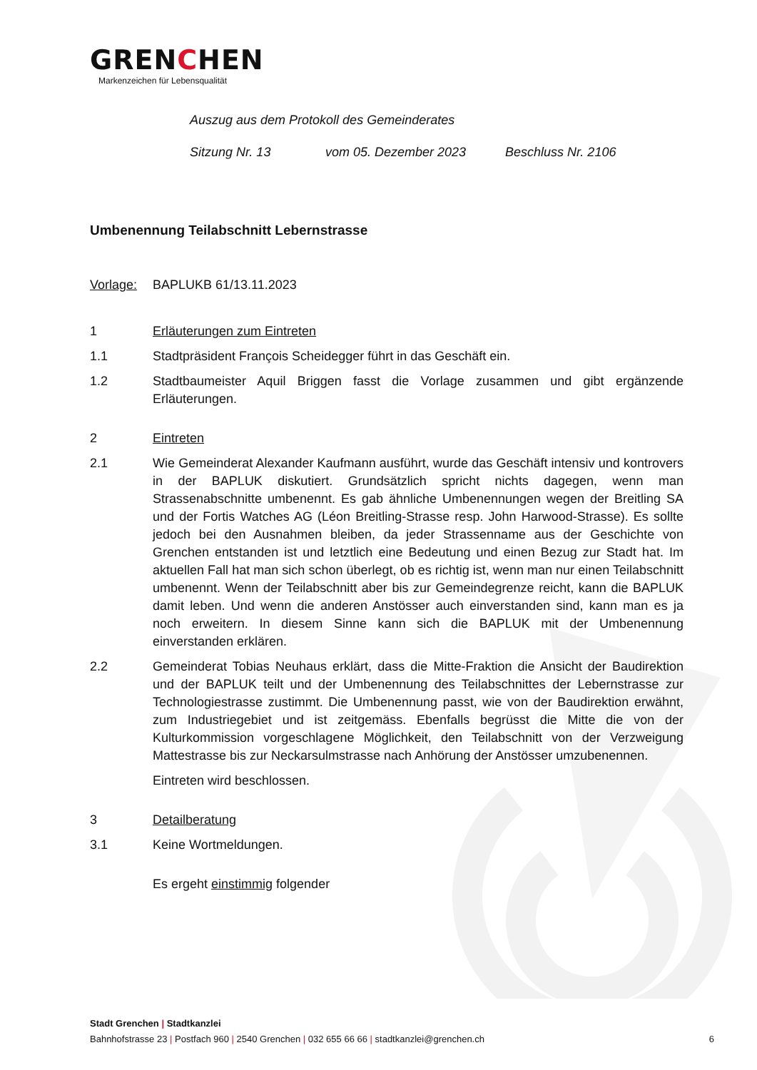GRENCHEN
Markenzeichen für Lebensqualität
Auszug aus dem Protokoll des Gemeinderates
Sitzung Nr. 13 vom 05. Dezember 2023 Beschluss Nr. 2106
Umbenennung Teilabschnitt Lebernstrasse
Vorlage: BAPLUKB 61/13.11.2023
1 Erläuterungen zum Eintreten
1.1 Stadtpräsident François Scheidegger führt in das Geschäft ein.
1.2 Stadtbaumeister Aquil Briggen fasst die Vorlage zusammen und gibt ergänzende Erläuterungen.
2 Eintreten
2.1 Wie Gemeinderat Alexander Kaufmann ausführt, wurde das Geschäft intensiv und kontrovers in der BAPLUK diskutiert. Grundsätzlich spricht nichts dagegen, wenn man Strassenabschnitte umbenennt. Es gab ähnliche Umbenennungen wegen der Breitling SA und der Fortis Watches AG (Léon Breitling-Strasse resp. John Harwood-Strasse). Es sollte jedoch bei den Ausnahmen bleiben, da jeder Strassenname aus der Geschichte von Grenchen entstanden ist und letztlich eine Bedeutung und einen Bezug zur Stadt hat. Im aktuellen Fall hat man sich schon überlegt, ob es richtig ist, wenn man nur einen Teilabschnitt umbenennt. Wenn der Teilabschnitt aber bis zur Gemeindegrenze reicht, kann die BAPLUK damit leben. Und wenn die anderen Anstösser auch einverstanden sind, kann man es ja noch erweitern. In diesem Sinne kann sich die BAPLUK mit der Umbenennung einverstanden erklären.
2.2 Gemeinderat Tobias Neuhaus erklärt, dass die Mitte-Fraktion die Ansicht der Baudirektion und der BAPLUK teilt und der Umbenennung des Teilabschnittes der Lebernstrasse zur Technologiestrasse zustimmt. Die Umbenennung passt, wie von der Baudirektion erwähnt, zum Industriegebiet und ist zeitgemäss. Ebenfalls begrüsst die Mitte die von der Kulturkommission vorgeschlagene Möglichkeit, den Teilabschnitt von der Verzweigung Mattestrasse bis zur Neckarsulmstrasse nach Anhörung der Anstösser umzubenennen.
Eintreten wird beschlossen.
3 Detailberatung
3.1 Keine Wortmeldungen.
Es ergeht einstimmig folgender
Stadt Grenchen | Stadtkanzlei
Bahnhofstrasse 23 | Postfach 960 | 2540 Grenchen | 032 655 66 66 | stadtkanzlei@grenchen.ch 6